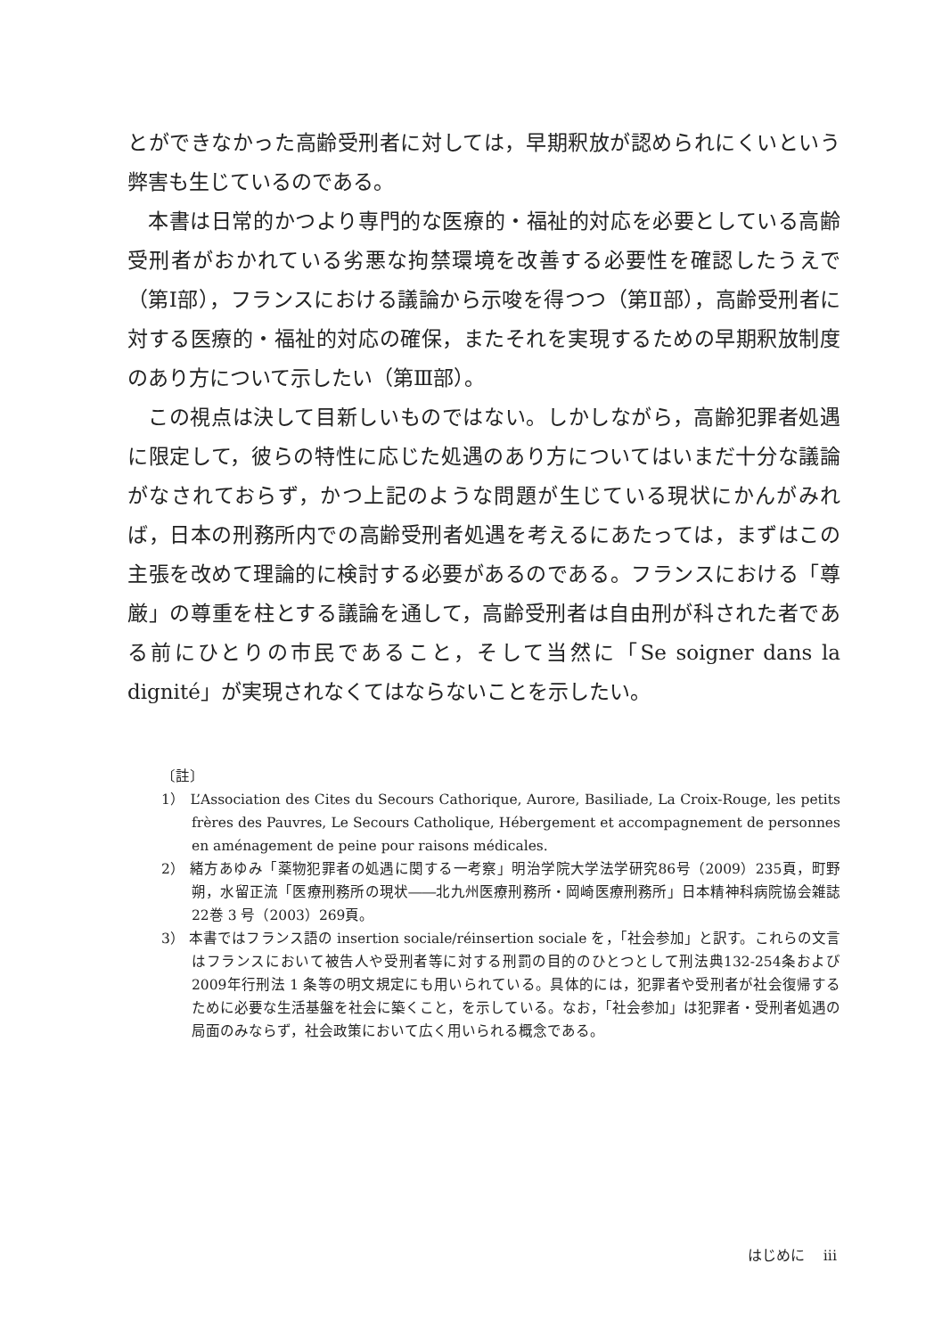とができなかった高齢受刑者に対しては，早期釈放が認められにくいという弊害も生じているのである。
本書は日常的かつより専門的な医療的・福祉的対応を必要としている高齢受刑者がおかれている劣悪な拘禁環境を改善する必要性を確認したうえで（第Ⅰ部），フランスにおける議論から示唆を得つつ（第Ⅱ部），高齢受刑者に対する医療的・福祉的対応の確保，またそれを実現するための早期釈放制度のあり方について示したい（第Ⅲ部）。
この視点は決して目新しいものではない。しかしながら，高齢犯罪者処遇に限定して，彼らの特性に応じた処遇のあり方についてはいまだ十分な議論がなされておらず，かつ上記のような問題が生じている現状にかんがみれば，日本の刑務所内での高齢受刑者処遇を考えるにあたっては，まずはこの主張を改めて理論的に検討する必要があるのである。フランスにおける「尊厳」の尊重を柱とする議論を通して，高齢受刑者は自由刑が科された者である前にひとりの市民であること，そして当然に「Se soigner dans la dignité」が実現されなくてはならないことを示したい。
〔註〕
1） L’Association des Cites du Secours Cathorique, Aurore, Basiliade, La Croix-Rouge, les petits frères des Pauvres, Le Secours Catholique, Hébergement et accompagnement de personnes en aménagement de peine pour raisons médicales.
2） 緒方あゆみ「薬物犯罪者の処遇に関する一考察」明治学院大学法学研究86号（2009）235頁，町野朔，水留正流「医療刑務所の現状――北九州医療刑務所・岡崎医療刑務所」日本精神科病院協会雑誌22巻 3 号（2003）269頁。
3） 本書ではフランス語の insertion sociale/réinsertion sociale を，「社会参加」と訳す。これらの文言はフランスにおいて被告人や受刑者等に対する刑罰の目的のひとつとして刑法典132-254条および2009年行刑法 1 条等の明文規定にも用いられている。具体的には，犯罪者や受刑者が社会復帰するために必要な生活基盤を社会に築くこと，を示している。なお，「社会参加」は犯罪者・受刑者処遇の局面のみならず，社会政策において広く用いられる概念である。
はじめに　 iii